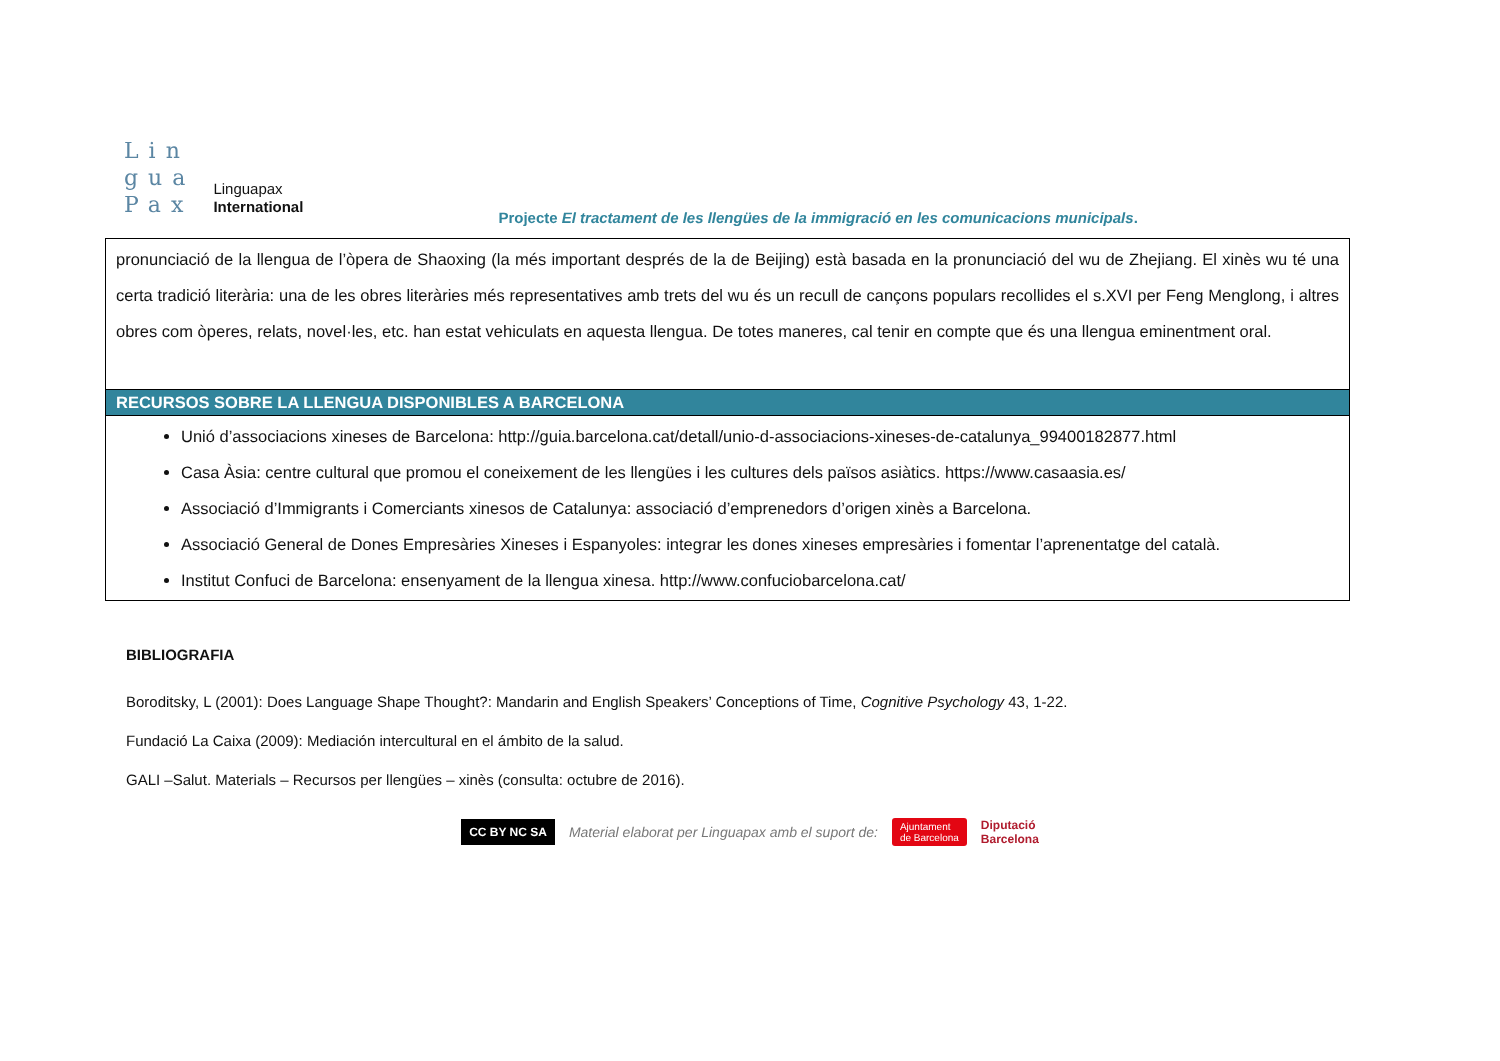Lin
gua
Pax
Linguapax
International
Projecte El tractament de les llengües de la immigració en les comunicacions municipals.
| pronunciació de la llengua de l’òpera de Shaoxing (la més important després de la de Beijing) està basada en la pronunciació del wu de Zhejiang. El xinès wu té una certa tradició literària: una de les obres literàries més representatives amb trets del wu és un recull de cançons populars recollides el s.XVI per Feng Menglong, i altres obres com òperes, relats, novel·les, etc. han estat vehiculats en aquesta llengua. De totes maneres, cal tenir en compte que és una llengua eminentment oral. |
| RECURSOS SOBRE LA LLENGUA DISPONIBLES A BARCELONA |
| Unió d’associacions xineses de Barcelona: http://guia.barcelona.cat/detall/unio-d-associacions-xineses-de-catalunya_99400182877.html Casa Àsia: centre cultural que promou el coneixement de les llengües i les cultures dels països asiàtics. https://www.casaasia.es/ Associació d’Immigrants i Comerciants xinesos de Catalunya: associació d’emprenedors d’origen xinès a Barcelona. Associació General de Dones Empresàries Xineses i Espanyoles: integrar les dones xineses empresàries i fomentar l’aprenentatge del català. Institut Confuci de Barcelona: ensenyament de la llengua xinesa. http://www.confuciobarcelona.cat/ |
BIBLIOGRAFIA
Boroditsky, L (2001): Does Language Shape Thought?: Mandarin and English Speakers’ Conceptions of Time, Cognitive Psychology 43, 1-22.
Fundació La Caixa (2009): Mediación intercultural en el ámbito de la salud.
GALI –Salut. Materials – Recursos per llengües – xinès (consulta: octubre de 2016).
CC BY NC SA Material elaborat per Linguapax amb el suport de: Ajuntament
de Barcelona Diputació
Barcelona